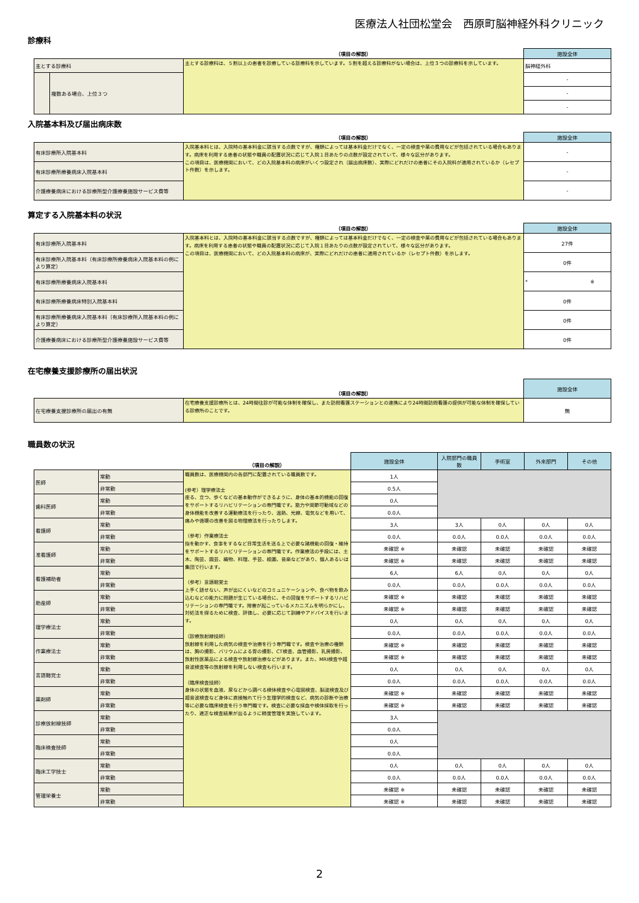医療法人社団松堂会　西原町脳神経外科クリニック
診療科
| | | （項目の解説） | 施設全体 |
| 主とする診療科 | | 主とする診療科は、５割以上の患者を診療している診療科を示しています。５割を超える診療科がない場合は、上位３つの診療科を示しています。 | 脳神経外科 |
| | 複数ある場合、上位３つ | | - |
| | | | - |
| | | | - |
入院基本料及び届出病床数
| | （項目の解説） | 施設全体 |
| 有床診療所入院基本料 | 入院基本料とは、入院時の基本料金に該当する点数ですが、種類によっては基本料金だけでなく、一定の検査や薬の費用などが包括されている場合もあります。病床を利用する患者の状態や職員の配置状況に応じて入院１日あたりの点数が設定されていて、様々な区分があります。 この項目は、医療機関において、どの入院基本料の病床がいくつ設定され（届出病床数）、実際にどれだけの患者にその入院料が適用されているか（レセプト件数）を示します。 | - |
| 有床診療所療養病床入院基本料 | | - |
| 介護療養病床における診療所型介護療養施設サービス費等 | | - |
算定する入院基本料の状況
| | （項目の解説） | 施設全体 |
| 有床診療所入院基本料 | 入院基本料とは、入院時の基本料金に該当する点数ですが、種類によっては基本料金だけでなく、一定の検査や薬の費用などが包括されている場合もあります。病床を利用する患者の状態や職員の配置状況に応じて入院１日あたりの点数が設定されていて、様々な区分があります。 この項目は、医療機関において、どの入院基本料の病床が、実際にどれだけの患者に適用されているか（レセプト件数）を示します。 | 27件 |
| 有床診療所入院基本料（有床診療所療養病床入院基本料の例により算定） | | 0件 |
| 有床診療所療養病床入院基本料 | | * ※ |
| 有床診療所療養病床特別入院基本料 | | 0件 |
| 有床診療所療養病床入院基本料（有床診療所入院基本料の例により算定） | | 0件 |
| 介護療養病床における診療所型介護療養施設サービス費等 | | 0件 |
在宅療養支援診療所の届出状況
| | （項目の解説） | 施設全体 |
| 在宅療養支援診療所の届出の有無 | 在宅療養支援診療所とは、24時間往診が可能な体制を確保し、また訪問看護ステーションとの連携により24時間訪問看護の提供が可能な体制を確保している診療所のことです。 | 無 |
職員数の状況
| | | （項目の解説） | 施設全体 | 入院部門の職員数 | 手術室 | 外来部門 | その他 |
| 医師 | 常勤 | 職員数は、医療機関内の各部門に配置されている職員数です。 (参考）理学療法士 座る、立つ、歩くなどの基本動作ができるように、身体の基本的機能の回復をサポートするリハビリテーションの専門職です。筋力や関節可動域などの身体機能を改善する運動療法を行ったり、温熱、光線、電気などを用いて、痛みや循環の改善を図る物理療法を行ったりします。 （参考）作業療法士 指を動かす、食事をするなど日常生活を送る上で必要な諸機能の回復・維持をサポートするリハビリテーションの専門職です。作業療法の手段には、土木、陶芸、園芸、織物、料理、手芸、絵画、音楽などがあり、個人あるいは集団で行います。 （参考）言語聴覚士 上手く話せない、声が出にくいなどのコミュニケーションや、食べ物を飲み込むなどの能力に問題が生じている場合に、その回復をサポートするリハビリテーションの専門職です。障害が起こっているメカニズムを明らかにし、対処法を探るために検査、評価し、必要に応じて訓練やアドバイスを行います。 （診療放射線技師） 放射線を利用した病気の検査や治療を行う専門職です。検査や治療の種類は、胸の撮影、バリウムによる胃の撮影、CT検査、血管撮影、乳房撮影、放射性医薬品による検査や放射線治療などがあります。また、MRI検査や超音波検査等の放射線を利用しない検査も行います。 （臨床検査技師） 身体の状態を血液、尿などから調べる検体検査や心電図検査、脳波検査及び超音波検査など身体に直接触れて行う生理学的検査など、病気の診断や治療等に必要な臨床検査を行う専門職です。検査に必要な採血や検体採取を行ったり、適正な検査結果が出るように精度管理を実施しています。 | 1人 | | | | |
| | 非常勤 | | 0.5人 | | | | |
| 歯科医師 | 常勤 | | 0人 | | | | |
| | 非常勤 | | 0.0人 | | | | |
| 看護師 | 常勤 | | 3人 | 3人 | 0人 | 0人 | 0人 |
| | 非常勤 | | 0.0人 | 0.0人 | 0.0人 | 0.0人 | 0.0人 |
| 准看護師 | 常勤 | | 未確認 ※ | 未確認 | 未確認 | 未確認 | 未確認 |
| | 非常勤 | | 未確認 ※ | 未確認 | 未確認 | 未確認 | 未確認 |
| 看護補助者 | 常勤 | | 6人 | 6人 | 0人 | 0人 | 0人 |
| | 非常勤 | | 0.0人 | 0.0人 | 0.0人 | 0.0人 | 0.0人 |
| 助産師 | 常勤 | | 未確認 ※ | 未確認 | 未確認 | 未確認 | 未確認 |
| | 非常勤 | | 未確認 ※ | 未確認 | 未確認 | 未確認 | 未確認 |
| 理学療法士 | 常勤 | | 0人 | 0人 | 0人 | 0人 | 0人 |
| | 非常勤 | | 0.0人 | 0.0人 | 0.0人 | 0.0人 | 0.0人 |
| 作業療法士 | 常勤 | | 未確認 ※ | 未確認 | 未確認 | 未確認 | 未確認 |
| | 非常勤 | | 未確認 ※ | 未確認 | 未確認 | 未確認 | 未確認 |
| 言語聴覚士 | 常勤 | | 0人 | 0人 | 0人 | 0人 | 0人 |
| | 非常勤 | | 0.0人 | 0.0人 | 0.0人 | 0.0人 | 0.0人 |
| 薬剤師 | 常勤 | | 未確認 ※ | 未確認 | 未確認 | 未確認 | 未確認 |
| | 非常勤 | | 未確認 ※ | 未確認 | 未確認 | 未確認 | 未確認 |
| 診療放射線技師 | 常勤 | | 3人 | | | | |
| | 非常勤 | | 0.0人 | | | | |
| 臨床検査技師 | 常勤 | | 0人 | | | | |
| | 非常勤 | | 0.0人 | | | | |
| 臨床工学技士 | 常勤 | | 0人 | 0人 | 0人 | 0人 | 0人 |
| | 非常勤 | | 0.0人 | 0.0人 | 0.0人 | 0.0人 | 0.0人 |
| 管理栄養士 | 常勤 | | 未確認 ※ | 未確認 | 未確認 | 未確認 | 未確認 |
| | 非常勤 | | 未確認 ※ | 未確認 | 未確認 | 未確認 | 未確認 |
2